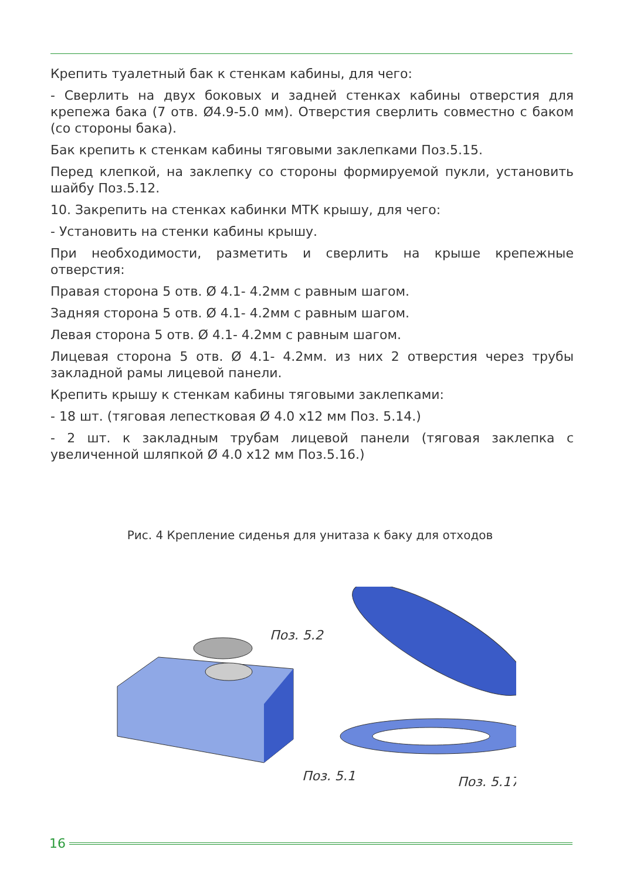Крепить туалетный бак к стенкам кабины, для чего:
- Сверлить на двух боковых и задней стенках кабины отверстия для крепежа бака (7 отв. Ø4.9-5.0 мм). Отверстия сверлить совместно с баком (со стороны бака).
Бак крепить к стенкам кабины тяговыми заклепками Поз.5.15.
Перед клепкой, на заклепку со стороны формируемой пукли, установить шайбу Поз.5.12.
10. Закрепить на стенках кабинки МТК крышу, для чего:
- Установить на стенки кабины крышу.
При необходимости, разметить и сверлить на крыше крепежные отверстия:
Правая сторона 5 отв. Ø 4.1- 4.2мм с равным шагом.
Задняя сторона 5 отв. Ø 4.1- 4.2мм с равным шагом.
Левая сторона 5 отв. Ø 4.1- 4.2мм с равным шагом.
Лицевая сторона 5 отв. Ø 4.1- 4.2мм. из них 2 отверстия через трубы закладной рамы лицевой панели.
Крепить крышу к стенкам кабины тяговыми заклепками:
- 18 шт. (тяговая лепестковая Ø 4.0 х12 мм Поз. 5.14.)
- 2 шт. к закладным трубам лицевой панели (тяговая заклепка с увеличенной шляпкой Ø 4.0 х12 мм Поз.5.16.)
Рис. 4 Крепление сиденья для унитаза к баку для отходов
Поз. 5.2
Поз. 5.1
Поз. 5.17
16